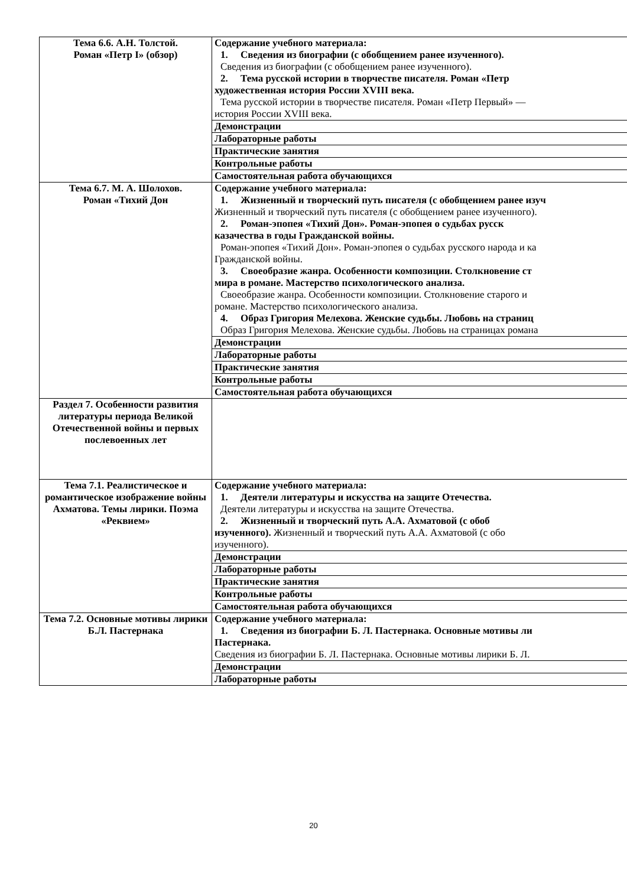| Тема 6.6. А.Н. Толстой. Роман «Петр I» (обзор) | Содержание учебного материала: 1. Сведения из биографии (с обобщением ранее изученного). Сведения из биографии (с обобщением ранее изученного). 2. Тема русской истории в творчестве писателя. Роман «Петр художественная история России XVIII века. Тема русской истории в творчестве писателя. Роман «Петр Первый» — история России XVIII века. |
| | Демонстрации |
| | Лабораторные работы |
| | Практические занятия |
| | Контрольные работы |
| | Самостоятельная работа обучающихся |
| Тема 6.7. М. А. Шолохов. Роман «Тихий Дон | Содержание учебного материала: 1. Жизненный и творческий путь писателя (с обобщением ранее изуч Жизненный и творческий путь писателя (с обобщением ранее изученного). 2. Роман-эпопея «Тихий Дон». Роман-эпопея о судьбах русск казачества в годы Гражданской войны. Роман-эпопея «Тихий Дон». Роман-эпопея о судьбах русского народа и ка Гражданской войны. 3. Своеобразие жанра. Особенности композиции. Столкновение ст мира в романе. Мастерство психологического анализа. Своеобразие жанра. Особенности композиции. Столкновение старого и романе. Мастерство психологического анализа. 4. Образ Григория Мелехова. Женские судьбы. Любовь на страниц Образ Григория Мелехова. Женские судьбы. Любовь на страницах романа |
| | Демонстрации |
| | Лабораторные работы |
| | Практические занятия |
| | Контрольные работы |
| | Самостоятельная работа обучающихся |
| Раздел 7. Особенности развития литературы периода Великой Отечественной войны и первых послевоенных лет | |
| Тема 7.1. Реалистическое и романтическое изображение войны Ахматова. Темы лирики. Поэма «Реквием» | Содержание учебного материала: 1. Деятели литературы и искусства на защите Отечества. Деятели литературы и искусства на защите Отечества. 2. Жизненный и творческий путь А.А. Ахматовой (с обоб изученного). Жизненный и творческий путь А.А. Ахматовой (с обо изученного). |
| | Демонстрации |
| | Лабораторные работы |
| | Практические занятия |
| | Контрольные работы |
| | Самостоятельная работа обучающихся |
| Тема 7.2. Основные мотивы лирики Б.Л. Пастернака | Содержание учебного материала: 1. Сведения из биографии Б. Л. Пастернака. Основные мотивы ли Пастернака. Сведения из биографии Б. Л. Пастернака. Основные мотивы лирики Б. Л. |
| | Демонстрации |
| | Лабораторные работы |
20